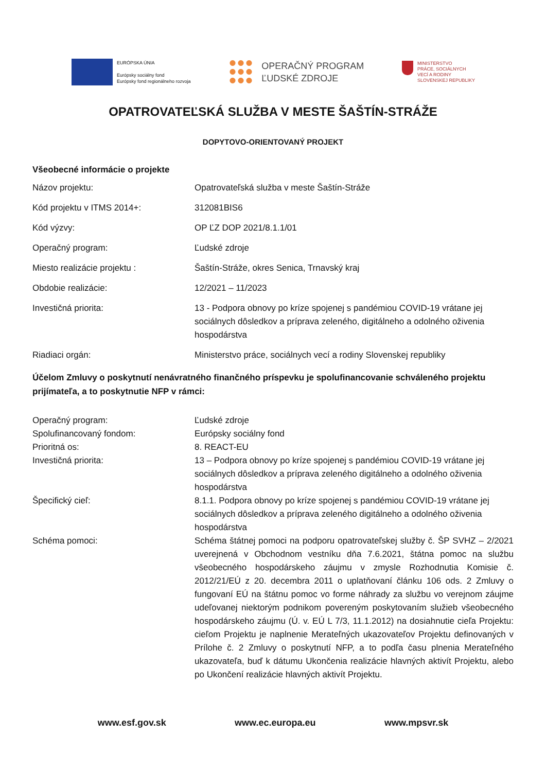EURÓPSKA ÚNIA
Európsky sociálny fond
Európsky fond regionálneho rozvoja
OPERAČNÝ PROGRAM
ĽUDSKÉ ZDROJE
MINISTERSTVO
PRÁCE, SOCIÁLNYCH
VECÍ A RODINY
SLOVENSKEJ REPUBLIKY
OPATROVATEĽSKÁ SLUŽBA V MESTE ŠAŠTÍN-STRÁŽE
DOPYTOVO-ORIENTOVANÝ PROJEKT
Všeobecné informácie o projekte
| Názov projektu: | Opatrovateľská služba v meste Šaštín-Stráže |
| Kód projektu v ITMS 2014+: | 312081BIS6 |
| Kód výzvy: | OP ĽZ DOP 2021/8.1.1/01 |
| Operačný program: | Ľudské zdroje |
| Miesto realizácie projektu : | Šaštín-Stráže, okres Senica, Trnavský kraj |
| Obdobie realizácie: | 12/2021 – 11/2023 |
| Investičná priorita: | 13 - Podpora obnovy po kríze spojenej s pandémiou COVID-19 vrátane jej sociálnych dôsledkov a príprava zeleného, digitálneho a odolného oživenia hospodárstva |
| Riadiaci orgán: | Ministerstvo práce, sociálnych vecí a rodiny Slovenskej republiky |
Účelom Zmluvy o poskytnutí nenávratného finančného príspevku je spolufinancovanie schváleného projektu prijímateľa, a to poskytnutie NFP v rámci:
| Operačný program: | Ľudské zdroje |
| Spolufinancovaný fondom: | Európsky sociálny fond |
| Prioritná os: | 8. REACT-EU |
| Investičná priorita: | 13 – Podpora obnovy po kríze spojenej s pandémiou COVID-19 vrátane jej sociálnych dôsledkov a príprava zeleného digitálneho a odolného oživenia hospodárstva |
| Špecifický cieľ: | 8.1.1. Podpora obnovy po kríze spojenej s pandémiou COVID-19 vrátane jej sociálnych dôsledkov a príprava zeleného digitálneho a odolného oživenia hospodárstva |
| Schéma pomoci: | Schéma štátnej pomoci na podporu opatrovateľskej služby č. ŠP SVHZ – 2/2021 uverejnená v Obchodnom vestníku dňa 7.6.2021, štátna pomoc na službu všeobecného hospodárskeho záujmu v zmysle Rozhodnutia Komisie č. 2012/21/EÚ z 20. decembra 2011 o uplatňovaní článku 106 ods. 2 Zmluvy o fungovaní EÚ na štátnu pomoc vo forme náhrady za službu vo verejnom záujme udeľovanej niektorým podnikom povereným poskytovaním služieb všeobecného hospodárskeho záujmu (Ú. v. EÚ L 7/3, 11.1.2012) na dosiahnutie cieľa Projektu: cieľom Projektu je naplnenie Merateľných ukazovateľov Projektu definovaných v Prílohe č. 2 Zmluvy o poskytnutí NFP, a to podľa času plnenia Merateľného ukazovateľa, buď k dátumu Ukončenia realizácie hlavných aktivít Projektu, alebo po Ukončení realizácie hlavných aktivít Projektu. |
www.esf.gov.sk www.ec.europa.eu www.mpsvr.sk